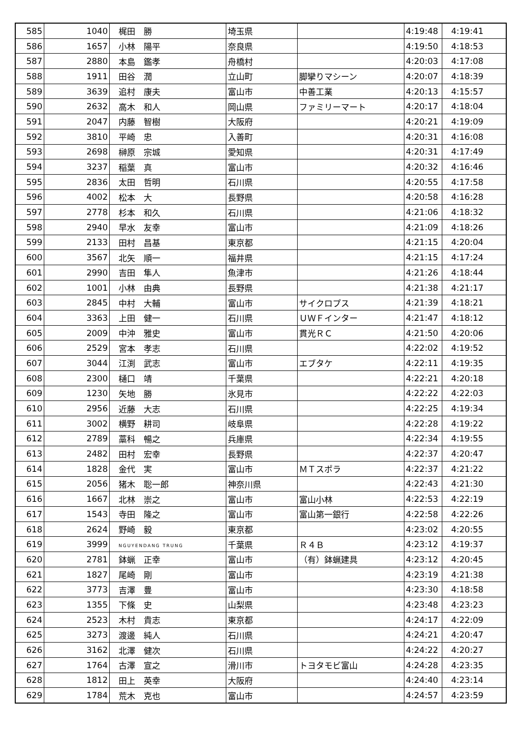| 585 | 1040 | 梶田 勝 | 埼玉県 | | 4:19:48 | 4:19:41 |
| 586 | 1657 | 小林 陽平 | 奈良県 | | 4:19:50 | 4:18:53 |
| 587 | 2880 | 本島 鑑孝 | 舟橋村 | | 4:20:03 | 4:17:08 |
| 588 | 1911 | 田谷 潤 | 立山町 | 脚攣りマシーン | 4:20:07 | 4:18:39 |
| 589 | 3639 | 追村 康夫 | 富山市 | 中善工業 | 4:20:13 | 4:15:57 |
| 590 | 2632 | 高木 和人 | 岡山県 | ファミリーマート | 4:20:17 | 4:18:04 |
| 591 | 2047 | 内藤 智樹 | 大阪府 | | 4:20:21 | 4:19:09 |
| 592 | 3810 | 平崎 忠 | 入善町 | | 4:20:31 | 4:16:08 |
| 593 | 2698 | 榊原 宗城 | 愛知県 | | 4:20:31 | 4:17:49 |
| 594 | 3237 | 稲葉 真 | 富山市 | | 4:20:32 | 4:16:46 |
| 595 | 2836 | 太田 哲明 | 石川県 | | 4:20:55 | 4:17:58 |
| 596 | 4002 | 松本 大 | 長野県 | | 4:20:58 | 4:16:28 |
| 597 | 2778 | 杉本 和久 | 石川県 | | 4:21:06 | 4:18:32 |
| 598 | 2940 | 早水 友幸 | 富山市 | | 4:21:09 | 4:18:26 |
| 599 | 2133 | 田村 昌基 | 東京都 | | 4:21:15 | 4:20:04 |
| 600 | 3567 | 北矢 順一 | 福井県 | | 4:21:15 | 4:17:24 |
| 601 | 2990 | 吉田 隼人 | 魚津市 | | 4:21:26 | 4:18:44 |
| 602 | 1001 | 小林 由典 | 長野県 | | 4:21:38 | 4:21:17 |
| 603 | 2845 | 中村 大輔 | 富山市 | サイクロプス | 4:21:39 | 4:18:21 |
| 604 | 3363 | 上田 健一 | 石川県 | ＵＷＦインター | 4:21:47 | 4:18:12 |
| 605 | 2009 | 中沖 雅史 | 富山市 | 貫光ＲＣ | 4:21:50 | 4:20:06 |
| 606 | 2529 | 宮本 孝志 | 石川県 | | 4:22:02 | 4:19:52 |
| 607 | 3044 | 江渕 武志 | 富山市 | エブタケ | 4:22:11 | 4:19:35 |
| 608 | 2300 | 樋口 靖 | 千葉県 | | 4:22:21 | 4:20:18 |
| 609 | 1230 | 矢地 勝 | 氷見市 | | 4:22:22 | 4:22:03 |
| 610 | 2956 | 近藤 大志 | 石川県 | | 4:22:25 | 4:19:34 |
| 611 | 3002 | 横野 耕司 | 岐阜県 | | 4:22:28 | 4:19:22 |
| 612 | 2789 | 藁科 暢之 | 兵庫県 | | 4:22:34 | 4:19:55 |
| 613 | 2482 | 田村 宏幸 | 長野県 | | 4:22:37 | 4:20:47 |
| 614 | 1828 | 金代 実 | 富山市 | ＭＴスポラ | 4:22:37 | 4:21:22 |
| 615 | 2056 | 猪木 聡一郎 | 神奈川県 | | 4:22:43 | 4:21:30 |
| 616 | 1667 | 北林 崇之 | 富山市 | 富山小林 | 4:22:53 | 4:22:19 |
| 617 | 1543 | 寺田 隆之 | 富山市 | 富山第一銀行 | 4:22:58 | 4:22:26 |
| 618 | 2624 | 野崎 毅 | 東京都 | | 4:23:02 | 4:20:55 |
| 619 | 3999 | NGUYENDANG TRUNG | 千葉県 | Ｒ４Ｂ | 4:23:12 | 4:19:37 |
| 620 | 2781 | 鉢蝋 正幸 | 富山市 | （有）鉢蝋建具 | 4:23:12 | 4:20:45 |
| 621 | 1827 | 尾崎 剛 | 富山市 | | 4:23:19 | 4:21:38 |
| 622 | 3773 | 吉澤 豊 | 富山市 | | 4:23:30 | 4:18:58 |
| 623 | 1355 | 下條 史 | 山梨県 | | 4:23:48 | 4:23:23 |
| 624 | 2523 | 木村 貴志 | 東京都 | | 4:24:17 | 4:22:09 |
| 625 | 3273 | 渡邊 純人 | 石川県 | | 4:24:21 | 4:20:47 |
| 626 | 3162 | 北澤 健次 | 石川県 | | 4:24:22 | 4:20:27 |
| 627 | 1764 | 古澤 宣之 | 滑川市 | トヨタモビ富山 | 4:24:28 | 4:23:35 |
| 628 | 1812 | 田上 英幸 | 大阪府 | | 4:24:40 | 4:23:14 |
| 629 | 1784 | 荒木 克也 | 富山市 | | 4:24:57 | 4:23:59 |